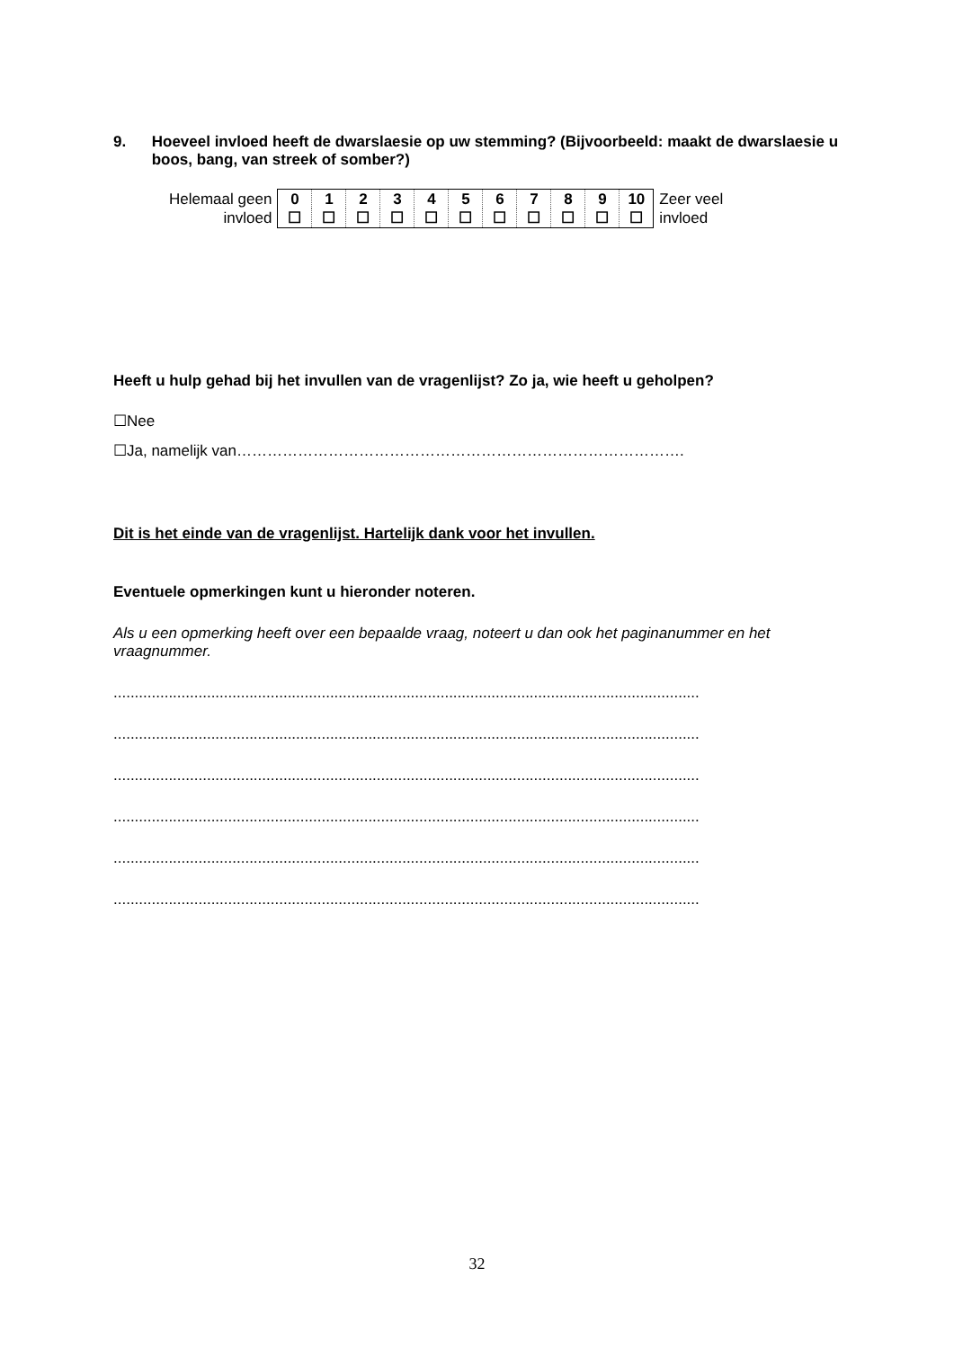9. Hoeveel invloed heeft de dwarslaesie op uw stemming? (Bijvoorbeeld: maakt de dwarslaesie u boos, bang, van streek of somber?)
| Helemaal geen | 0 | 1 | 2 | 3 | 4 | 5 | 6 | 7 | 8 | 9 | 10 | Zeer veel |
| invloed | ☐ | ☐ | ☐ | ☐ | ☐ | ☐ | ☐ | ☐ | ☐ | ☐ | ☐ | invloed |
Heeft u hulp gehad bij het invullen van de vragenlijst? Zo ja, wie heeft u geholpen?
☐Nee
☐Ja, namelijk van…………………………………………………………………………….
Dit is het einde van de vragenlijst. Hartelijk dank voor het invullen.
Eventuele opmerkingen kunt u hieronder noteren.
Als u een opmerking heeft over een bepaalde vraag, noteert u dan ook het paginanummer en het vraagnummer.
..........................................................................................................................................
..........................................................................................................................................
..........................................................................................................................................
..........................................................................................................................................
..........................................................................................................................................
..........................................................................................................................................
32